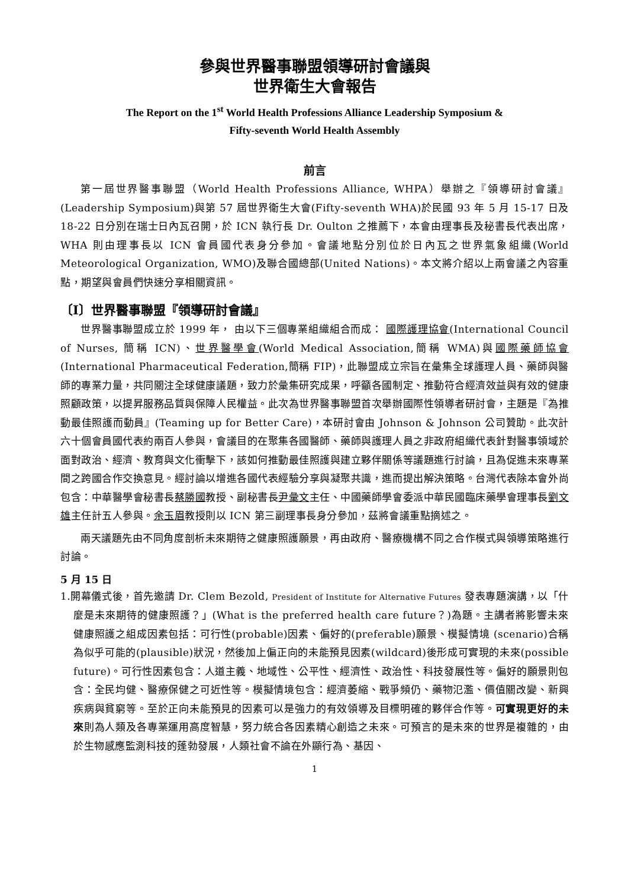參與世界醫事聯盟領導研討會議與
世界衛生大會報告
The Report on the 1<sup>st</sup> World Health Professions Alliance Leadership Symposium &
Fifty-seventh World Health Assembly
前言
第一屆世界醫事聯盟（World Health Professions Alliance, WHPA）舉辦之『領導研討會議』(Leadership Symposium)與第 57 屆世界衛生大會(Fifty-seventh WHA)於民國 93 年 5 月 15-17 日及 18-22 日分別在瑞士日內瓦召開，於 ICN 執行長 Dr. Oulton 之推薦下，本會由理事長及秘書長代表出席，WHA 則由理事長以 ICN 會員國代表身分參加。會議地點分別位於日內瓦之世界氣象組織(World Meteorological Organization, WMO)及聯合國總部(United Nations)。本文將介紹以上兩會議之內容重點，期望與會員們快速分享相關資訊。
〔I〕世界醫事聯盟『領導研討會議』
世界醫事聯盟成立於 1999 年， 由以下三個專業組織組合而成： 國際護理協會(International Council of Nurses, 簡稱 ICN)、世界醫學會(World Medical Association,簡稱 WMA)與國際藥師協會(International Pharmaceutical Federation,簡稱 FIP)，此聯盟成立宗旨在彙集全球護理人員、藥師與醫師的專業力量，共同關注全球健康議題，致力於彙集研究成果，呼籲各國制定、推動符合經濟效益與有效的健康照顧政策，以提昇服務品質與保障人民權益。此次為世界醫事聯盟首次舉辦國際性領導者研討會，主題是『為推動最佳照護而動員』(Teaming up for Better Care)，本研討會由 Johnson & Johnson 公司贊助。此次計六十個會員國代表約兩百人參與，會議目的在聚集各國醫師、藥師與護理人員之非政府組織代表針對醫事領域於面對政治、經濟、教育與文化衝擊下，該如何推動最佳照護與建立夥伴關係等議題進行討論，且為促進未來專業間之跨國合作交換意見。經討論以增進各國代表經驗分享與凝聚共識，進而提出解決策略。台灣代表除本會外尚包含：中華醫學會秘書長蔡勝國教授、副秘書長尹彙文主任、中國藥師學會委派中華民國臨床藥學會理事長劉文雄主任計五人參與。余玉眉教授則以 ICN 第三副理事長身分參加，茲將會議重點摘述之。
兩天議題先由不同角度剖析未來期待之健康照護願景，再由政府、醫療機構不同之合作模式與領導策略進行討論。
5 月 15 日
1.開幕儀式後，首先邀請 Dr. Clem Bezold, President of Institute for Alternative Futures 發表專題演講，以「什麼是未來期待的健康照護？」(What is the preferred health care future？)為題。主講者將影響未來健康照護之組成因素包括：可行性(probable)因素、偏好的(preferable)願景、模擬情境 (scenario)合稱為似乎可能的(plausible)狀況，然後加上偏正向的未能預見因素(wildcard)後形成可實現的未來(possible future)。可行性因素包含：人道主義、地域性、公平性、經濟性、政治性、科技發展性等。偏好的願景則包含：全民均健、醫療保健之可近性等。模擬情境包含：經濟萎縮、戰爭頻仍、藥物氾濫、價值關改變、新興疾病與貧窮等。至於正向未能預見的因素可以是強力的有效領導及目標明確的夥伴合作等。可實現更好的未來則為人類及各專業運用高度智慧，努力統合各因素精心創造之未來。可預言的是未來的世界是複雜的，由於生物感應監測科技的蓬勃發展，人類社會不論在外顯行為、基因、
1